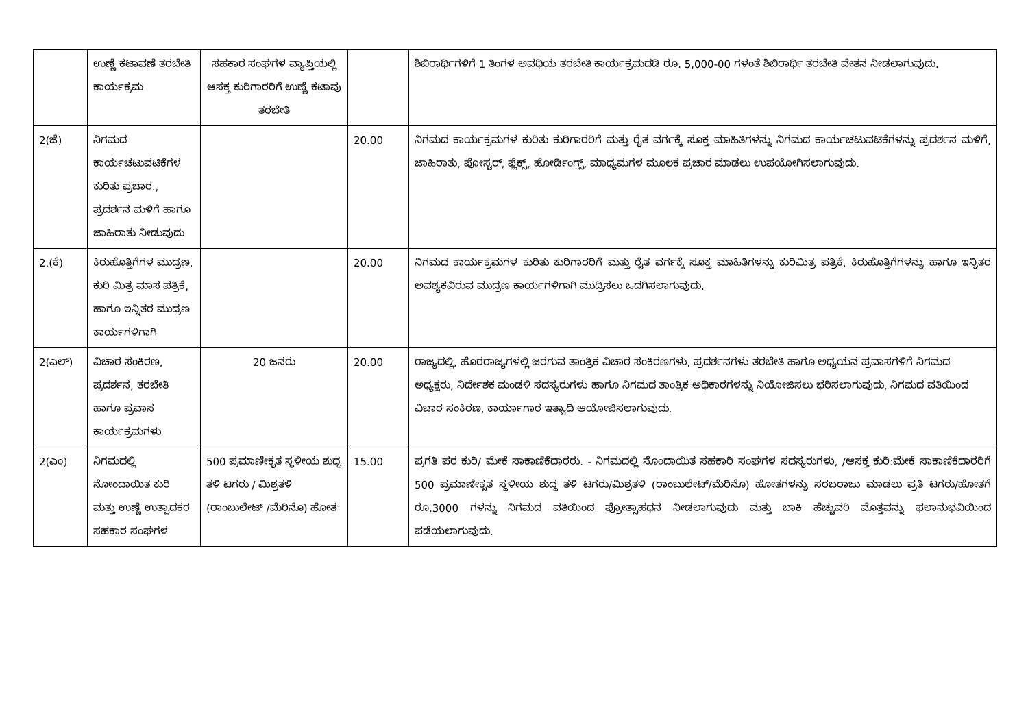| | ಉಣ್ಣೆ ಕಟಾವಣೆ ತರಬೇತಿ ಕಾರ್ಯಕ್ರಮ | ಸಹಕಾರ ಸಂಘಗಳ ವ್ಯಾಪ್ತಿಯಲ್ಲಿ ಆಸಕ್ತ ಕುರಿಗಾರರಿಗೆ ಉಣ್ಣೆ ಕಟಾವು ತರಬೇತಿ | | ಶಿಬಿರಾರ್ಥಿಗಳಿಗೆ 1 ತಿಂಗಳ ಅವಧಿಯ ತರಬೇತಿ ಕಾರ್ಯಕ್ರಮದಡಿ ರೂ. 5,000-00 ಗಳಂತೆ ಶಿಬಿರಾರ್ಥಿ ತರಬೇತಿ ವೇತನ ನೀಡಲಾಗುವುದು. |
| 2(ಜೆ) | ನಿಗಮದ ಕಾರ್ಯಚಟುವಟಿಕೆಗಳ ಕುರಿತು ಪ್ರಚಾರ., ಪ್ರದರ್ಶನ ಮಳಿಗೆ ಹಾಗೂ ಜಾಹಿರಾತು ನೀಡುವುದು | | 20.00 | ನಿಗಮದ ಕಾರ್ಯಕ್ರಮಗಳ ಕುರಿತು ಕುರಿಗಾರರಿಗೆ ಮತ್ತು ರೈತ ವರ್ಗಕ್ಕೆ ಸೂಕ್ತ ಮಾಹಿತಿಗಳನ್ನು ನಿಗಮದ ಕಾರ್ಯಚಟುವಟಿಕೆಗಳನ್ನು ಪ್ರದರ್ಶನ ಮಳಿಗೆ, ಜಾಹಿರಾತು, ಪೋಸ್ಟರ್, ಫ್ಲೆಕ್ಸ್, ಹೋರ್ಡಿಂಗ್ಸ್, ಮಾಧ್ಯಮಗಳ ಮೂಲಕ ಪ್ರಚಾರ ಮಾಡಲು ಉಪಯೋಗಿಸಲಾಗುವುದು. |
| 2.(ಕೆ) | ಕಿರುಹೊತ್ತಿಗೆಗಳ ಮುದ್ರಣ, ಕುರಿ ಮಿತ್ರ ಮಾಸ ಪತ್ರಿಕೆ, ಹಾಗೂ ಇನ್ನಿತರ ಮುದ್ರಣ ಕಾರ್ಯಗಳಿಗಾಗಿ | | 20.00 | ನಿಗಮದ ಕಾರ್ಯಕ್ರಮಗಳ ಕುರಿತು ಕುರಿಗಾರರಿಗೆ ಮತ್ತು ರೈತ ವರ್ಗಕ್ಕೆ ಸೂಕ್ತ ಮಾಹಿತಿಗಳನ್ನು ಕುರಿಮಿತ್ರ ಪತ್ರಿಕೆ, ಕಿರುಹೊತ್ತಿಗೆಗಳನ್ನು ಹಾಗೂ ಇನ್ನಿತರ ಅವಶ್ಯಕವಿರುವ ಮುದ್ರಣ ಕಾರ್ಯಗಳಿಗಾಗಿ ಮುದ್ರಿಸಲು ಒದಗಿಸಲಾಗುವುದು. |
| 2(ಎಲ್) | ವಿಚಾರ ಸಂಕಿರಣ, ಪ್ರದರ್ಶನ, ತರಬೇತಿ ಹಾಗೂ ಪ್ರವಾಸ ಕಾರ್ಯಕ್ರಮಗಳು | 20 ಜನರು | 20.00 | ರಾಜ್ಯದಲ್ಲಿ, ಹೊರರಾಜ್ಯಗಳಲ್ಲಿ ಜರಗುವ ತಾಂತ್ರಿಕ ವಿಚಾರ ಸಂಕಿರಣಗಳು, ಪ್ರದರ್ಶನಗಳು ತರಬೇತಿ ಹಾಗೂ ಅಧ್ಯಯನ ಪ್ರವಾಸಗಳಿಗೆ ನಿಗಮದ ಅಧ್ಯಕ್ಷರು, ನಿರ್ದೇಶಕ ಮಂಡಳಿ ಸದಸ್ಯರುಗಳು ಹಾಗೂ ನಿಗಮದ ತಾಂತ್ರಿಕ ಅಧಿಕಾರಗಳನ್ನು ನಿಯೋಜಿಸಲು ಭರಿಸಲಾಗುವುದು, ನಿಗಮದ ವತಿಯಿಂದ ವಿಚಾರ ಸಂಕಿರಣ, ಕಾರ್ಯಾಗಾರ ಇತ್ಯಾದಿ ಆಯೋಜಿಸಲಾಗುವುದು. |
| 2(ಎಂ) | ನಿಗಮದಲ್ಲಿ ನೋಂದಾಯಿತ ಕುರಿ ಮತ್ತು ಉಣ್ಣೆ ಉತ್ಪಾದಕರ ಸಹಕಾರ ಸಂಘಗಳ | 500 ಪ್ರಮಾಣೀಕೃತ ಸ್ಥಳೀಯ ಶುದ್ಧ ತಳಿ ಟಗರು / ಮಿಶ್ರತಳಿ (ರಾಂಬುಲೇಟ್ /ಮೆರಿನೊ) ಹೋತ | 15.00 | ಪ್ರಗತಿ ಪರ ಕುರಿ/ ಮೇಕೆ ಸಾಕಾಣಿಕೆದಾರರು. - ನಿಗಮದಲ್ಲಿ ನೊಂದಾಯಿತ ಸಹಕಾರಿ ಸಂಘಗಳ ಸದಸ್ಯರುಗಳು, /ಆಸಕ್ತ ಕುರಿ:ಮೇಕೆ ಸಾಕಾಣಿಕೆದಾರರಿಗೆ 500 ಪ್ರಮಾಣೀಕೃತ ಸ್ಥಳೀಯ ಶುದ್ಧ ತಳಿ ಟಗರು/ಮಿಶ್ರತಳಿ (ರಾಂಬುಲೇಟ್/ಮೆರಿನೊ) ಹೋತಗಳನ್ನು ಸರಬರಾಜು ಮಾಡಲು ಪ್ರತಿ ಟಗರು/ಹೋತಗೆ ರೂ.3000 ಗಳನ್ನು ನಿಗಮದ ವತಿಯಿಂದ ಪ್ರೋತ್ಸಾಹಧನ ನೀಡಲಾಗುವುದು ಮತ್ತು ಬಾಕಿ ಹೆಚ್ಚುವರಿ ಮೊತ್ತವನ್ನು ಫಲಾನುಭವಿಯಿಂದ ಪಡೆಯಲಾಗುವುದು. |